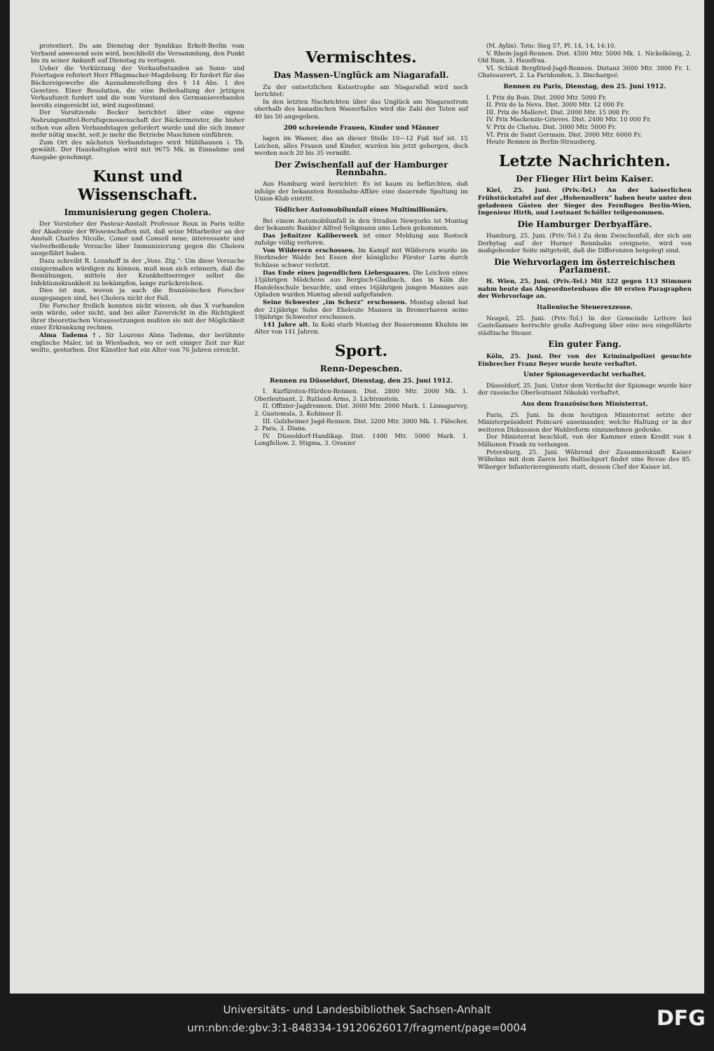protestiert. Da am Dienstag der Syndikus Erkelt-Berlin vom Verband anwesend sein wird, beschließt die Versammlung, den Punkt bis zu seiner Ankunft auf Dienstag zu vertagen.
Ueber die Verkürzung der Verkaufsstunden an Sonn- und Feiertagen referiert Herr Pflugmacher-Magdeburg. Er fordert für das Bäckereigewerbe die Ausnahmestellung des § 14 Abs. 1 des Gesetzes. Einer Resolution, die eine Beibehaltung der jetzigen Verkaufszeit fordert und die vom Vorstand des Germaniaverbandes bereits eingereicht ist, wird zugestimmt.
Der Vorsitzende Becker berichtet über eine eigene Nahrungsmittel-Berufsgenossenschaft der Bäckermeister, die bisher schon von allen Verbandstagen gefordert wurde und die sich immer mehr nötig macht, seit je mehr die Betriebe Maschinen einführen.
Zum Ort des nächsten Verbandstages wird Mühlhausen i. Th. gewählt. Der Haushaltsplan wird mit 9675 Mk. in Einnahme und Ausgabe genehmigt.
Kunst und Wissenschaft.
Immunisierung gegen Cholera.
Der Vorsteher der Pasteur-Anstalt Professor Roux in Paris teilte der Akademie der Wissenschaften mit, daß seine Mitarbeiter an der Anstalt Charles Nicolle, Conor und Conseil neue, interessante und vielverheißende Versuche über Immunisierung gegen die Cholera ausgeführt haben.
Dazu schreibt R. Lennhoff in der „Voss. Ztg.“: Um diese Versuche einigermaßen würdigen zu können, muß man sich erinnern, daß die Bemühungen, mittels der Krankheitserreger selbst die Infektionskrankheit zu bekämpfen, lange zurückreichen.
Dies ist nun, wovon ja auch die französischen Forscher ausgegangen sind, bei Cholera nicht der Fall.
Die Forscher freilich konnten nicht wissen, ob das X vorhanden sein würde, oder nicht, und bei aller Zuversicht in die Richtigkeit ihrer theoretischen Voraussetzungen mußten sie mit der Möglichkeit einer Erkrankung rechnen.
Alma Tadema †. Sir Lourens Alma Tadema, der berühmte englische Maler, ist in Wiesbaden, wo er seit einiger Zeit zur Kur weilte, gestorben. Der Künstler hat ein Alter von 76 Jahren erreicht.
Vermischtes.
Das Massen-Unglück am Niagarafall.
Zu der entsetzlichen Katastrophe am Niagarafall wird noch berichtet:
In den letzten Nachrichten über das Unglück am Niagarastrom oberhalb des kanadischen Wasserfalles wird die Zahl der Toten auf 40 bis 50 angegeben.
200 schreiende Frauen, Kinder und Männer
lagen im Wasser, das an dieser Stelle 10—12 Fuß tief ist. 15 Leichen, alles Frauen und Kinder, wurden bis jetzt geborgen, doch werden noch 20 bis 35 vermißt.
Der Zwischenfall auf der Hamburger Rennbahn.
Aus Hamburg wird berichtet: Es ist kaum zu befürchten, daß infolge der bekannten Rennbahn-Affäre eine dauernde Spaltung im Union-Klub eintritt.
Tödlicher Automobilunfall eines Multimillionärs.
Bei einem Automobilunfall in den Straßen Newyorks ist Montag der bekannte Bankier Alfred Seligmann ums Leben gekommen.
Das Jeßnitzer Kaliberwerk ist einer Meldung aus Rostock zufolge völlig verloren.
Von Wilderern erschossen. Im Kampf mit Wilderern wurde im Sterkrader Walde bei Essen der königliche Förster Lorm durch Schüsse schwer verletzt.
Das Ende eines jugendlichen Liebespaares. Die Leichen eines 15jährigen Mädchens aus Bergisch-Gladbach, das in Köln die Handelsschule besuchte, und eines 16jährigen jungen Mannes aus Opladen wurden Montag abend aufgefunden.
Seine Schwester „im Scherz“ erschossen. Montag abend hat der 21jährige Sohn der Eheleute Mansen in Bremerhaven seine 19jährige Schwester erschossen.
141 Jahre alt. In Koki starb Montag der Bauersmann Khubza im Alter von 141 Jahren.
Sport.
Renn-Depeschen.
Rennen zu Düsseldorf, Dienstag, den 25. Juni 1912.
I. Kurfürsten-Hürden-Rennen. Dist. 2800 Mtr. 2000 Mk. 1. Oberleutnant, 2. Rutland Arms, 3. Lichtenstein.
II. Offizier-Jagdrennen. Dist. 3000 Mtr. 2000 Mark. 1. Lisnagarvey, 2. Guatemala, 3. Kohinoor II.
III. Golzheimer Jagd-Rennen. Dist. 3200 Mtr. 3000 Mk. 1. Fälscher, 2. Para, 3. Diana.
IV. Düsseldorf-Handikap. Dist. 1400 Mtr. 5000 Mark. 1. Longfellow, 2. Stigma, 3. Oranier
(M. Aylin). Toto: Sieg 57, Pl. 14, 14, 14:10.
V. Rhein-Jagd-Rennen. Dist. 4500 Mtr. 5000 Mk. 1. Nickelkönig, 2. Old Rum, 3. Hausfrau.
VI. Schloß Bergfried-Jagd-Rennen. Distanz 3600 Mtr. 3000 Fr. 1. Chateauvert, 2. La Faridonden, 3. Dischargeé.
Rennen zu Paris, Dienstag, den 25. Juni 1912.
I. Prix du Bois. Dist. 2000 Mtr. 5000 Fr.
II. Prix de la Neva. Dist. 3000 Mtr. 12 000 Fr.
III. Prix de Malleret. Dist. 2000 Mtr. 15 000 Fr.
IV. Prix Mackenzie-Grieves. Dist. 2400 Mtr. 10 000 Fr.
V. Prix de Chatou. Dist. 3000 Mtr. 5000 Fr.
VI. Prix de Saint Germain. Dist. 2000 Mtr. 6000 Fr.
Heute Rennen in Berlin-Strausberg.
Letzte Nachrichten.
Der Flieger Hirt beim Kaiser.
Kiel, 25. Juni. (Priv.-Tel.) An der kaiserlichen Frühstückstafel auf der „Hohenzollern“ haben heute unter den geladenen Gästen der Sieger des Fernfluges Berlin-Wien, Ingenieur Hirth, und Leutnant Schöller teilgenommen.
Die Hamburger Derbyaffäre.
Hamburg, 25. Juni. (Priv.-Tel.) Zu dem Zwischenfall, der sich am Derbytag auf der Horner Rennbahn ereignete, wird von maßgebender Seite mitgeteilt, daß die Differenzen beigelegt sind.
Die Wehrvorlagen im österreichischen Parlament.
H. Wien, 25. Juni. (Priv.-Tel.) Mit 322 gegen 113 Stimmen nahm heute das Abgeordnetenhaus die 40 ersten Paragraphen der Wehrvorlage an.
Italienische Steuerexzesse.
Neapel, 25. Juni. (Priv.-Tel.) In der Gemeinde Lettere bei Castellamare herrschte große Aufregung über eine neu eingeführte städtische Steuer.
Ein guter Fang.
Köln, 25. Juni. Der von der Kriminalpolizei gesuchte Einbrecher Franz Beyer wurde heute verhaftet.
Unter Spionageverdacht verhaftet.
Düsseldorf, 25. Juni. Unter dem Verdacht der Spionage wurde hier der russische Oberleutnant Nikolski verhaftet.
Aus dem französischen Ministerrat.
Paris, 25. Juni. In dem heutigen Ministerrat setzte der Ministerpräsident Poincaré auseinander, welche Haltung er in der weiteren Diskussion der Wahlreform einzunehmen gedenke.
Der Ministerrat beschloß, von der Kammer einen Kredit von 4 Millionen Frank zu verlangen.
Petersburg, 25. Juni. Während der Zusammenkunft Kaiser Wilhelms mit dem Zaren bei Baltischport findet eine Revue des 85. Wiborger Infanterieregiments statt, dessen Chef der Kaiser ist.
Universitäts- und Landesbibliothek Sachsen-Anhalt
urn:nbn:de:gbv:3:1-848334-19120626017/fragment/page=0004
DFG